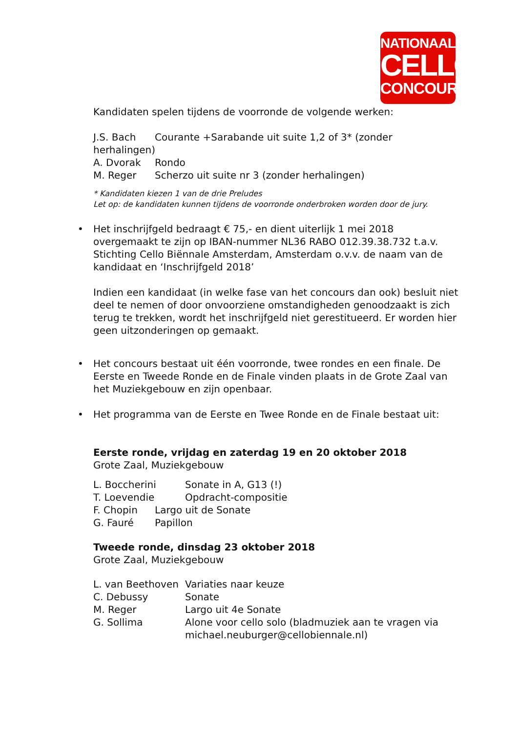NATIONAAL
CELLO
CONCOURS
Kandidaten spelen tijdens de voorronde de volgende werken:
J.S. Bach Courante +Sarabande uit suite 1,2 of 3* (zonder
herhalingen)
A. Dvorak Rondo
M. Reger Scherzo uit suite nr 3 (zonder herhalingen)
* Kandidaten kiezen 1 van de drie Preludes
Let op: de kandidaten kunnen tijdens de voorronde onderbroken worden door de jury.
•
Het inschrijfgeld bedraagt € 75,- en dient uiterlijk 1 mei 2018 overgemaakt te zijn op IBAN-nummer NL36 RABO 012.39.38.732 t.a.v. Stichting Cello Biënnale Amsterdam, Amsterdam o.v.v. de naam van de kandidaat en ‘Inschrijfgeld 2018’
Indien een kandidaat (in welke fase van het concours dan ook) besluit niet deel te nemen of door onvoorziene omstandigheden genoodzaakt is zich terug te trekken, wordt het inschrijfgeld niet gerestitueerd. Er worden hier geen uitzonderingen op gemaakt.
•
Het concours bestaat uit één voorronde, twee rondes en een finale. De Eerste en Tweede Ronde en de Finale vinden plaats in de Grote Zaal van het Muziekgebouw en zijn openbaar.
•
Het programma van de Eerste en Twee Ronde en de Finale bestaat uit:
Eerste ronde, vrijdag en zaterdag 19 en 20 oktober 2018
Grote Zaal, Muziekgebouw
L. Boccherini Sonate in A, G13 (!)
T. Loevendie Opdracht-compositie
F. Chopin Largo uit de Sonate
G. Fauré Papillon
Tweede ronde, dinsdag 23 oktober 2018
Grote Zaal, Muziekgebouw
L. van Beethoven Variaties naar keuze
C. Debussy Sonate
M. Reger Largo uit 4e Sonate
G. Sollima Alone voor cello solo (bladmuziek aan te vragen via michael.neuburger@cellobiennale.nl)